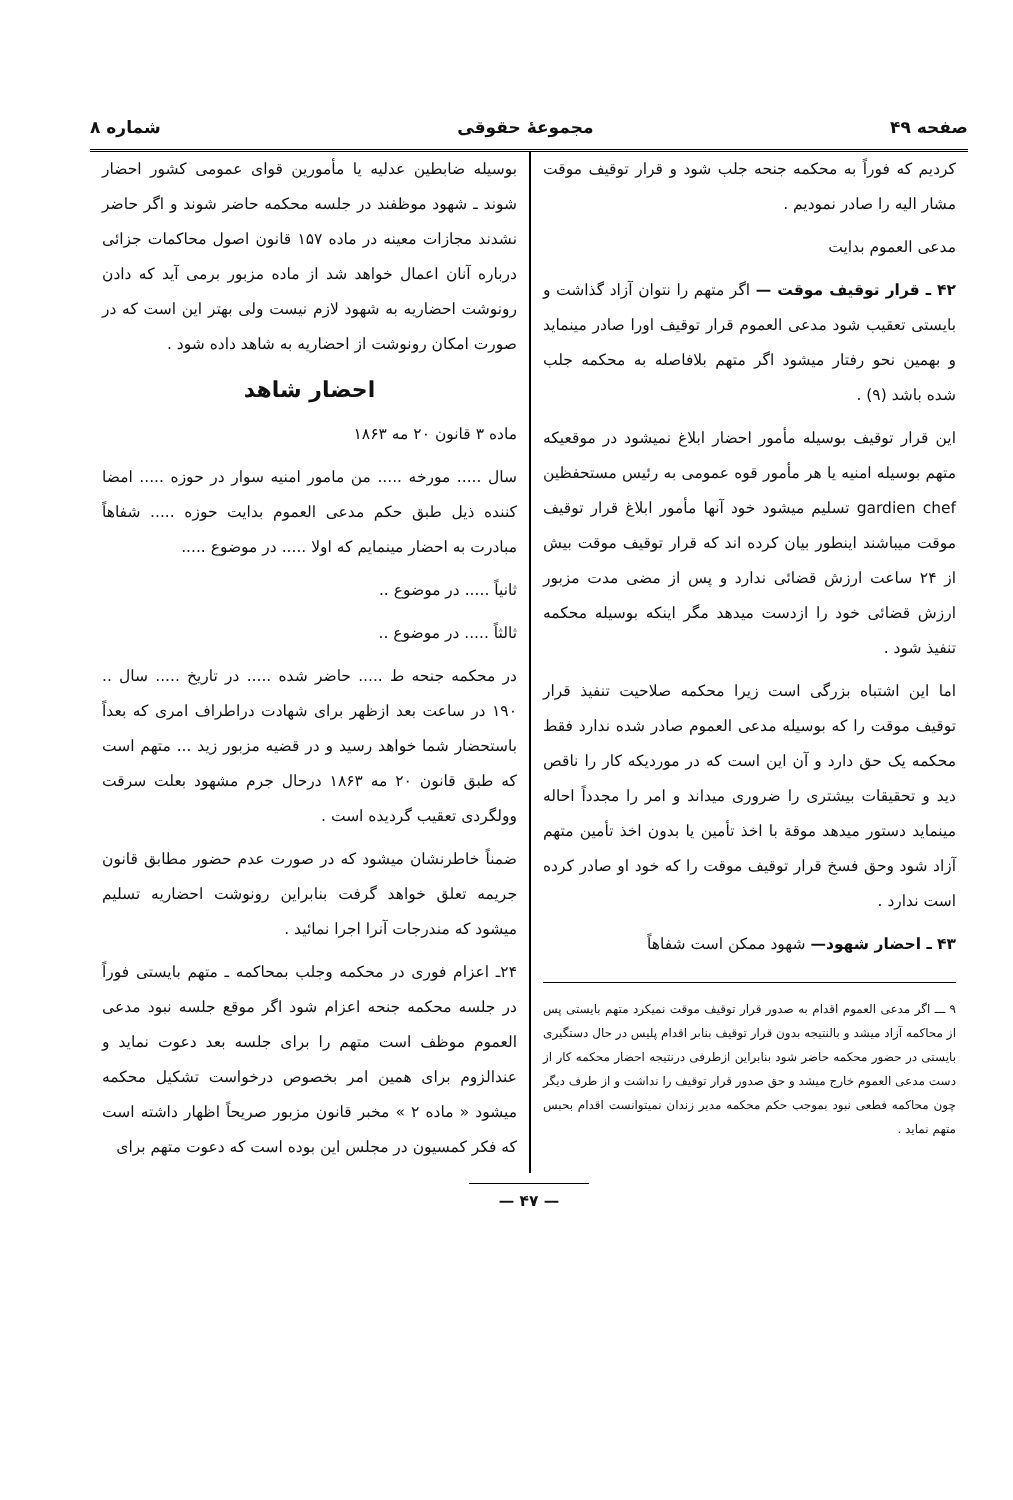صفحه ۴۹ مجموعهٔ حقوقی شماره ۸
کردیم که فوراً به محکمه جنحه جلب شود و قرار توقیف موقت مشار الیه را صادر نمودیم .
مدعی العموم بدایت
۴۲ ـ قرار توقیف موقت — اگر متهم را نتوان آزاد گذاشت و بایستی تعقیب شود مدعی العموم قرار توقیف اورا صادر مینماید و بهمین نحو رفتار میشود اگر متهم بلافاصله به محکمه جلب شده باشد (۹) .
این قرار توقیف بوسیله مأمور احضار ابلاغ نمیشود در موقعیکه متهم بوسیله امنیه یا هر مأمور قوه عمومی به رئیس مستحفظین gardien chef تسلیم میشود خود آنها مأمور ابلاغ قرار توقیف موقت میباشند اینطور بیان کرده اند که قرار توقیف موقت بیش از ۲۴ ساعت ارزش قضائی ندارد و پس از مضی مدت مزبور ارزش قضائی خود را ازدست میدهد مگر اینکه بوسیله محکمه تنفیذ شود .
اما این اشتباه بزرگی است زیرا محکمه صلاحیت تنفیذ قرار توقیف موقت را که بوسیله مدعی العموم صادر شده ندارد فقط محکمه یک حق دارد و آن این است که در موردیکه کار را ناقص دید و تحقیقات بیشتری را ضروری میداند و امر را مجدداً احاله مینماید دستور میدهد موقة با اخذ تأمین یا بدون اخذ تأمین متهم آزاد شود وحق فسخ قرار توقیف موقت را که خود او صادر کرده است ندارد .
۴۳ ـ احضار شهود— شهود ممکن است شفاهاً
۹ ـــ اگر مدعی العموم اقدام به صدور قرار توقیف موقت نمیکرد متهم بایستی پس از محاکمه آزاد میشد و بالنتیجه بدون قرار توقیف بنابر اقدام پلیس در حال دستگیری بایستی در حضور محکمه حاضر شود بنابراین ازطرفی درنتیجه احضار محکمه کار از دست مدعی العموم خارج میشد و حق صدور قرار توقیف را نداشت و از طرف دیگر چون محاکمه فطعی نبود بموجب حکم محکمه مدیر زندان نمیتوانست اقدام بحبس متهم نماید .
بوسیله ضابطین عدلیه یا مأمورین قوای عمومی کشور احضار شوند ـ شهود موظفند در جلسه محکمه حاضر شوند و اگر حاضر نشدند مجازات معینه در ماده ۱۵۷ قانون اصول محاکمات جزائی درباره آنان اعمال خواهد شد از ماده مزبور برمی آید که دادن رونوشت احضاریه به شهود لازم نیست ولی بهتر این است که در صورت امکان رونوشت از احضاریه به شاهد داده شود .
احضار شاهد
ماده ۳ قانون ۲۰ مه ۱۸۶۳
سال ..... مورخه ..... من مامور امنیه سوار در حوزه ..... امضا کننده ذیل طبق حکم مدعی العموم بدایت حوزه ..... شفاهاً مبادرت به احضار مینمایم که اولا ..... در موضوع .....
ثانیاً ..... در موضوع ..
ثالثاً ..... در موضوع ..
در محکمه جنحه ط ..... حاضر شده ..... در تاریخ ..... سال .. ۱۹۰ در ساعت بعد ازظهر برای شهادت دراطراف امری که بعداً باستحضار شما خواهد رسید و در قضیه مزبور زید ... متهم است که طبق قانون ۲۰ مه ۱۸۶۳ درحال جرم مشهود بعلت سرقت وولگردی تعقیب گردیده است .
ضمناً خاطرنشان میشود که در صورت عدم حضور مطابق قانون جریمه تعلق خواهد گرفت بنابراین رونوشت احضاریه تسلیم میشود که مندرجات آنرا اجرا نمائید .
۲۴ـ اعزام فوری در محکمه وجلب بمحاکمه ـ متهم بایستی فوراً در جلسه محکمه جنحه اعزام شود اگر موقع جلسه نبود مدعی العموم موظف است متهم را برای جلسه بعد دعوت نماید و عندالزوم برای همین امر بخصوص درخواست تشکیل محکمه میشود « ماده ۲ » مخبر قانون مزبور صریحاً اظهار داشته است که فکر کمسیون در مجلس این بوده است که دعوت متهم برای
— ۴۷ —